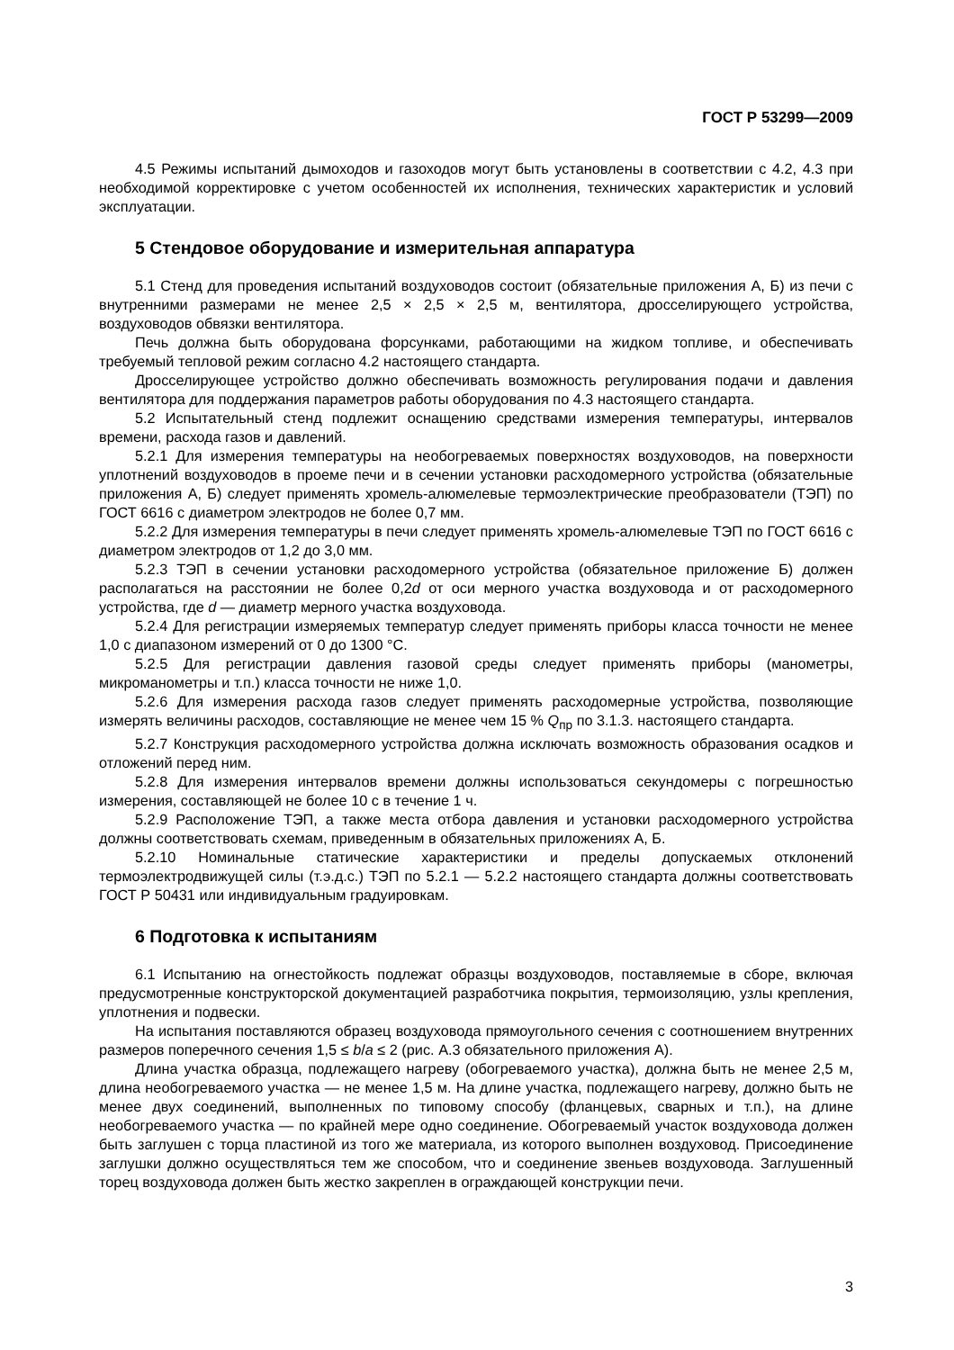ГОСТ Р 53299—2009
4.5 Режимы испытаний дымоходов и газоходов могут быть установлены в соответствии с 4.2, 4.3 при необходимой корректировке с учетом особенностей их исполнения, технических характеристик и условий эксплуатации.
5 Стендовое оборудование и измерительная аппаратура
5.1 Стенд для проведения испытаний воздуховодов состоит (обязательные приложения А, Б) из печи с внутренними размерами не менее 2,5 × 2,5 × 2,5 м, вентилятора, дросселирующего устройства, воздуховодов обвязки вентилятора.
Печь должна быть оборудована форсунками, работающими на жидком топливе, и обеспечивать требуемый тепловой режим согласно 4.2 настоящего стандарта.
Дросселирующее устройство должно обеспечивать возможность регулирования подачи и давления вентилятора для поддержания параметров работы оборудования по 4.3 настоящего стандарта.
5.2 Испытательный стенд подлежит оснащению средствами измерения температуры, интервалов времени, расхода газов и давлений.
5.2.1 Для измерения температуры на необогреваемых поверхностях воздуховодов, на поверхности уплотнений воздуховодов в проеме печи и в сечении установки расходомерного устройства (обязательные приложения А, Б) следует применять хромель-алюмелевые термоэлектрические преобразователи (ТЭП) по ГОСТ 6616 с диаметром электродов не более 0,7 мм.
5.2.2 Для измерения температуры в печи следует применять хромель-алюмелевые ТЭП по ГОСТ 6616 с диаметром электродов от 1,2 до 3,0 мм.
5.2.3 ТЭП в сечении установки расходомерного устройства (обязательное приложение Б) должен располагаться на расстоянии не более 0,2d от оси мерного участка воздуховода и от расходомерного устройства, где d — диаметр мерного участка воздуховода.
5.2.4 Для регистрации измеряемых температур следует применять приборы класса точности не менее 1,0 с диапазоном измерений от 0 до 1300 °С.
5.2.5 Для регистрации давления газовой среды следует применять приборы (манометры, микроманометры и т.п.) класса точности не ниже 1,0.
5.2.6 Для измерения расхода газов следует применять расходомерные устройства, позволяющие измерять величины расходов, составляющие не менее чем 15 % Q<sub>пр</sub> по 3.1.3. настоящего стандарта.
5.2.7 Конструкция расходомерного устройства должна исключать возможность образования осадков и отложений перед ним.
5.2.8 Для измерения интервалов времени должны использоваться секундомеры с погрешностью измерения, составляющей не более 10 с в течение 1 ч.
5.2.9 Расположение ТЭП, а также места отбора давления и установки расходомерного устройства должны соответствовать схемам, приведенным в обязательных приложениях А, Б.
5.2.10 Номинальные статические характеристики и пределы допускаемых отклонений термоэлектродвижущей силы (т.э.д.с.) ТЭП по 5.2.1 — 5.2.2 настоящего стандарта должны соответствовать ГОСТ Р 50431 или индивидуальным градуировкам.
6 Подготовка к испытаниям
6.1 Испытанию на огнестойкость подлежат образцы воздуховодов, поставляемые в сборе, включая предусмотренные конструкторской документацией разработчика покрытия, термоизоляцию, узлы крепления, уплотнения и подвески.
На испытания поставляются образец воздуховода прямоугольного сечения с соотношением внутренних размеров поперечного сечения 1,5 ≤ b/a ≤ 2 (рис. А.3 обязательного приложения А).
Длина участка образца, подлежащего нагреву (обогреваемого участка), должна быть не менее 2,5 м, длина необогреваемого участка — не менее 1,5 м. На длине участка, подлежащего нагреву, должно быть не менее двух соединений, выполненных по типовому способу (фланцевых, сварных и т.п.), на длине необогреваемого участка — по крайней мере одно соединение. Обогреваемый участок воздуховода должен быть заглушен с торца пластиной из того же материала, из которого выполнен воздуховод. Присоединение заглушки должно осуществляться тем же способом, что и соединение звеньев воздуховода. Заглушенный торец воздуховода должен быть жестко закреплен в ограждающей конструкции печи.
3